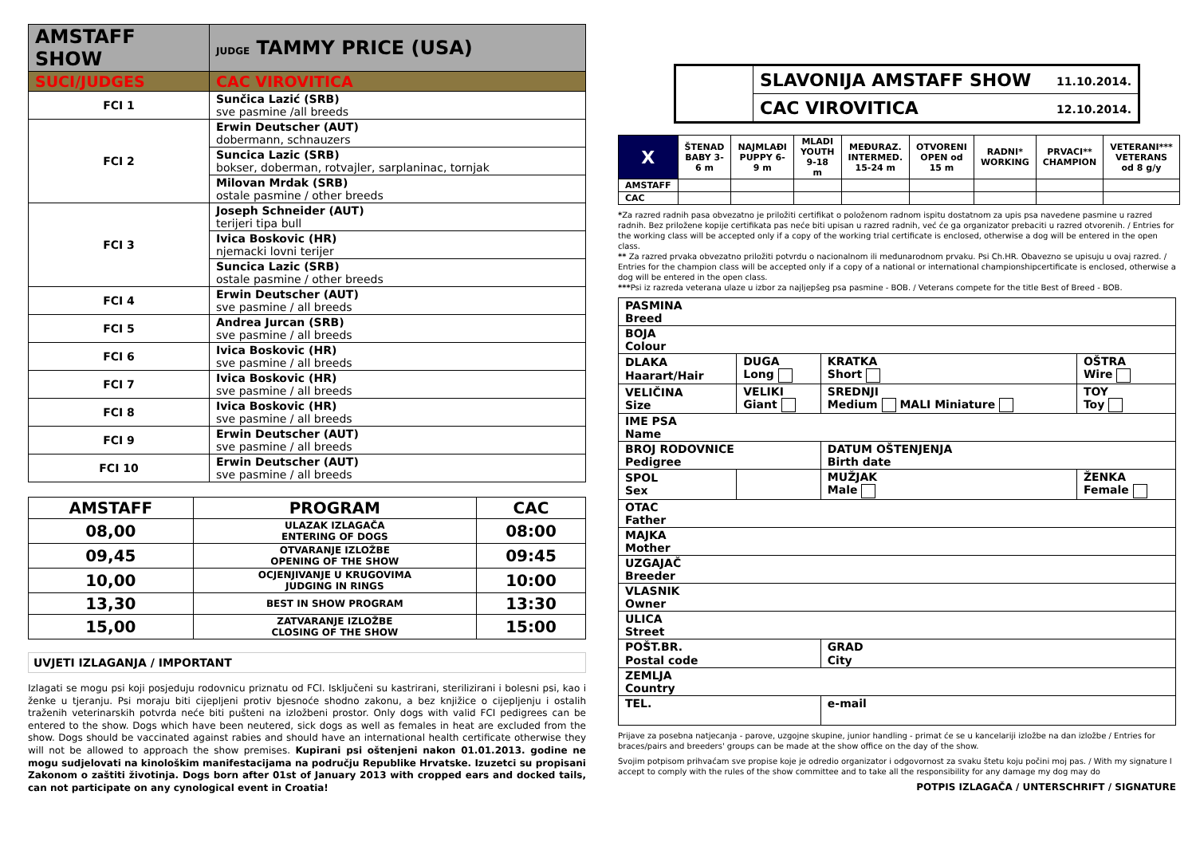| AMSTAFF SHOW | JUDGE TAMMY PRICE (USA) |
| SUCI/JUDGES | CAC VIROVITICA |
| FCI 1 | Sunčica Lazić (SRB) sve pasmine /all breeds |
| FCI 2 | Erwin Deutscher (AUT) dobermann, schnauzers |
| | Suncica Lazic (SRB) bokser, doberman, rotvajler, sarplaninac, tornjak |
| | Milovan Mrdak (SRB) ostale pasmine / other breeds |
| FCI 3 | Joseph Schneider (AUT) terijeri tipa bull |
| | Ivica Boskovic (HR) njemacki lovni terijer |
| | Suncica Lazic (SRB) ostale pasmine / other breeds |
| FCI 4 | Erwin Deutscher (AUT) sve pasmine / all breeds |
| FCI 5 | Andrea Jurcan (SRB) sve pasmine / all breeds |
| FCI 6 | Ivica Boskovic (HR) sve pasmine / all breeds |
| FCI 7 | Ivica Boskovic (HR) sve pasmine / all breeds |
| FCI 8 | Ivica Boskovic (HR) sve pasmine / all breeds |
| FCI 9 | Erwin Deutscher (AUT) sve pasmine / all breeds |
| FCI 10 | Erwin Deutscher (AUT) sve pasmine / all breeds |
| AMSTAFF | PROGRAM | CAC |
| --- | --- | --- |
| 08,00 | ULAZAK IZLAGAČA ENTERING OF DOGS | 08:00 |
| 09,45 | OTVARANJE IZLOŽBE OPENING OF THE SHOW | 09:45 |
| 10,00 | OCJENJIVANJE U KRUGOVIMA JUDGING IN RINGS | 10:00 |
| 13,30 | BEST IN SHOW PROGRAM | 13:30 |
| 15,00 | ZATVARANJE IZLOŽBE CLOSING OF THE SHOW | 15:00 |
UVJETI IZLAGANJA / IMPORTANT
Izlagati se mogu psi koji posjeduju rodovnicu priznatu od FCI. Isključeni su kastrirani, sterilizirani i bolesni psi, kao i ženke u tjeranju. Psi moraju biti cijepljeni protiv bjesnoće shodno zakonu, a bez knjižice o cijepljenju i ostalih traženih veterinarskih potvrda neće biti pušteni na izložbeni prostor. Only dogs with valid FCI pedigrees can be entered to the show. Dogs which have been neutered, sick dogs as well as females in heat are excluded from the show. Dogs should be vaccinated against rabies and should have an international health certificate otherwise they will not be allowed to approach the show premises. Kupirani psi oštenjeni nakon 01.01.2013. godine ne mogu sudjelovati na kinološkim manifestacijama na području Republike Hrvatske. Izuzetci su propisani Zakonom o zaštiti životinja. Dogs born after 01st of January 2013 with cropped ears and docked tails, can not participate on any cynological event in Croatia!
| | SLAVONIJA AMSTAFF SHOW 11.10.2014. |
| | CAC VIROVITICA 12.10.2014. |
| X | ŠTENAD BABY 3-6 m | NAJMLAĐI PUPPY 6-9 m | MLADI YOUTH 9-18 m | MEĐURAZ. INTERMED. 15-24 m | OTVORENI OPEN od 15 m | RADNI* WORKING | PRVACI** CHAMPION | VETERANI*** VETERANS od 8 g/y |
| AMSTAFF | | | | | | | | |
| CAC | | | | | | | | |
*Za razred radnih pasa obvezatno je priložiti certifikat o položenom radnom ispitu dostatnom za upis psa navedene pasmine u razred radnih. Bez priložene kopije certifikata pas neće biti upisan u razred radnih, već će ga organizator prebaciti u razred otvorenih. / Entries for the working class will be accepted only if a copy of the working trial certificate is enclosed, otherwise a dog will be entered in the open class.
** Za razred prvaka obvezatno priložiti potvrdu o nacionalnom ili međunarodnom prvaku. Psi Ch.HR. Obavezno se upisuju u ovaj razred. / Entries for the champion class will be accepted only if a copy of a national or international championshipcertificate is enclosed, otherwise a dog will be entered in the open class.
***Psi iz razreda veterana ulaze u izbor za najljepšeg psa pasmine - BOB. / Veterans compete for the title Best of Breed - BOB.
| PASMINA Breed | | | |
| BOJA Colour | | | |
| DLAKA Haarart/Hair | DUGA Long | KRATKA Short | OŠTRA Wire |
| VELIČINA Size | VELIKI Giant | SREDNJI Medium MALI Miniature | TOY Toy |
| IME PSA Name | | | |
| BROJ RODOVNICE Pedigree | | DATUM OŠTENJENJA Birth date | |
| SPOL Sex | | MUŽJAK Male | ŽENKA Female |
| OTAC Father | | | |
| MAJKA Mother | | | |
| UZGAJAČ Breeder | | | |
| VLASNIK Owner | | | |
| ULICA Street | | | |
| POŠT.BR. Postal code | | GRAD City | |
| ZEMLJA Country | | | |
| TEL. | | e-mail | |
Prijave za posebna natjecanja - parove, uzgojne skupine, junior handling - primat će se u kancelariji izložbe na dan izložbe / Entries for braces/pairs and breeders' groups can be made at the show office on the day of the show.
Svojim potpisom prihvaćam sve propise koje je odredio organizator i odgovornost za svaku štetu koju počini moj pas. / With my signature I accept to comply with the rules of the show committee and to take all the responsibility for any damage my dog may do
POTPIS IZLAGAČA / UNTERSCHRIFT / SIGNATURE